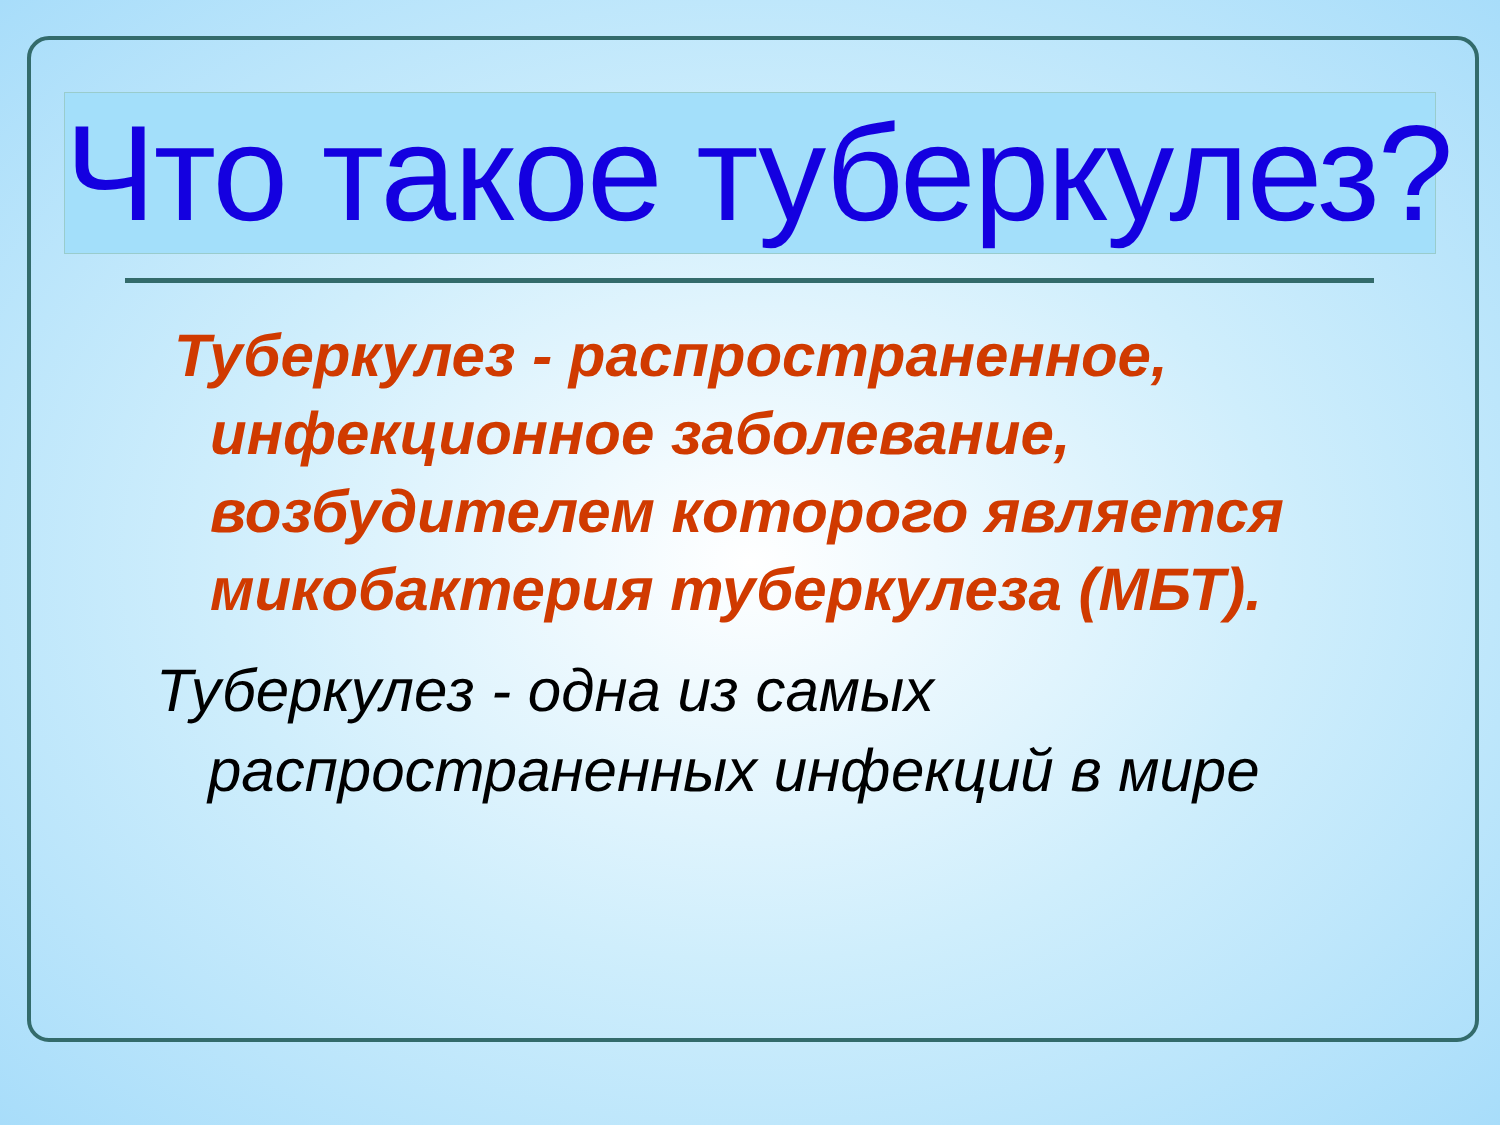Что такое туберкулез?
Туберкулез - распространенное, инфекционное заболевание, возбудителем которого является микобактерия туберкулеза (МБТ).
Туберкулез - одна из самых распространенных инфекций в мире